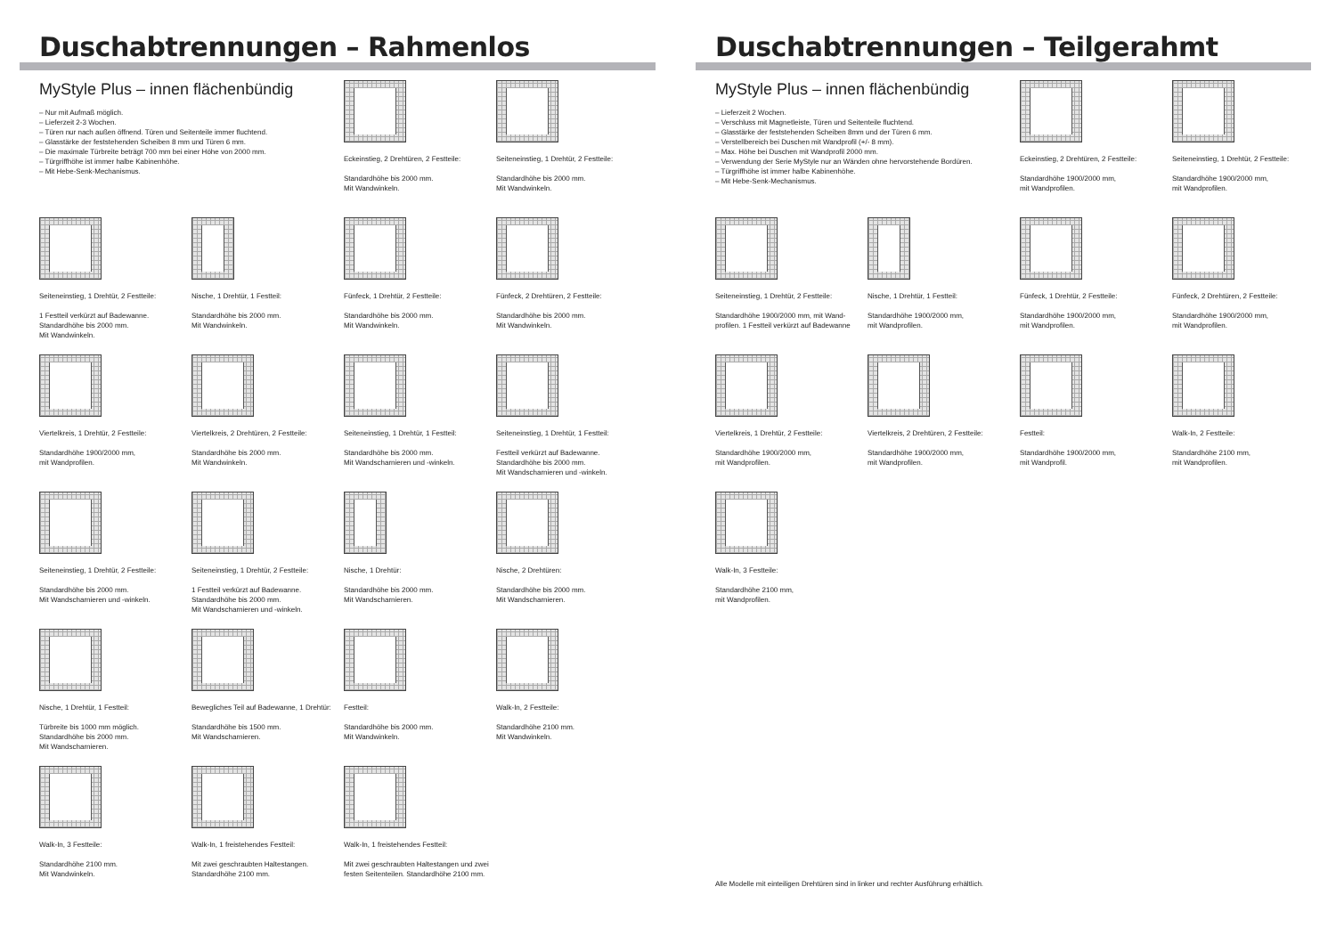Duschabtrennungen – Rahmenlos
MyStyle Plus – innen flächenbündig
– Nur mit Aufmaß möglich.
– Lieferzeit 2-3 Wochen.
– Türen nur nach außen öffnend. Türen und Seitenteile immer fluchtend.
– Glasstärke der feststehenden Scheiben 8 mm und Türen 6 mm.
– Die maximale Türbreite beträgt 700 mm bei einer Höhe von 2000 mm.
– Türgriffhöhe ist immer halbe Kabinenhöhe.
– Mit Hebe-Senk-Mechanismus.
Eckeinstieg, 2 Drehtüren, 2 Festteile:
Standardhöhe bis 2000 mm.
Mit Wandwinkeln.
Seiteneinstieg, 1 Drehtür, 2 Festteile:
Standardhöhe bis 2000 mm.
Mit Wandwinkeln.
Seiteneinstieg, 1 Drehtür, 2 Festteile:
1 Festteil verkürzt auf Badewanne.
Standardhöhe bis 2000 mm.
Mit Wandwinkeln.
Nische, 1 Drehtür, 1 Festteil:
Standardhöhe bis 2000 mm.
Mit Wandwinkeln.
Fünfeck, 1 Drehtür, 2 Festteile:
Standardhöhe bis 2000 mm.
Mit Wandwinkeln.
Fünfeck, 2 Drehtüren, 2 Festteile:
Standardhöhe bis 2000 mm.
Mit Wandwinkeln.
Viertelkreis, 1 Drehtür, 2 Festteile:
Standardhöhe 1900/2000 mm,
mit Wandprofilen.
Viertelkreis, 2 Drehtüren, 2 Festteile:
Standardhöhe bis 2000 mm.
Mit Wandwinkeln.
Seiteneinstieg, 1 Drehtür, 1 Festteil:
Standardhöhe bis 2000 mm.
Mit Wandscharnieren und -winkeln.
Seiteneinstieg, 1 Drehtür, 1 Festteil:
Festteil verkürzt auf Badewanne.
Standardhöhe bis 2000 mm.
Mit Wandscharnieren und -winkeln.
Seiteneinstieg, 1 Drehtür, 2 Festteile:
Standardhöhe bis 2000 mm.
Mit Wandscharnieren und -winkeln.
Seiteneinstieg, 1 Drehtür, 2 Festteile:
1 Festteil verkürzt auf Badewanne.
Standardhöhe bis 2000 mm.
Mit Wandscharnieren und -winkeln.
Nische, 1 Drehtür:
Standardhöhe bis 2000 mm.
Mit Wandscharnieren.
Nische, 2 Drehtüren:
Standardhöhe bis 2000 mm.
Mit Wandscharnieren.
Nische, 1 Drehtür, 1 Festteil:
Türbreite bis 1000 mm möglich.
Standardhöhe bis 2000 mm.
Mit Wandscharnieren.
Bewegliches Teil auf Badewanne, 1 Drehtür:
Standardhöhe bis 1500 mm.
Mit Wandscharnieren.
Festteil:
Standardhöhe bis 2000 mm.
Mit Wandwinkeln.
Walk-In, 2 Festteile:
Standardhöhe 2100 mm.
Mit Wandwinkeln.
Walk-In, 3 Festteile:
Standardhöhe 2100 mm.
Mit Wandwinkeln.
Walk-In, 1 freistehendes Festteil:
Mit zwei geschraubten Haltestangen.
Standardhöhe 2100 mm.
Walk-In, 1 freistehendes Festteil:
Mit zwei geschraubten Haltestangen und zwei
festen Seitenteilen. Standardhöhe 2100 mm.
Duschabtrennungen – Teilgerahmt
MyStyle Plus – innen flächenbündig
– Lieferzeit 2 Wochen.
– Verschluss mit Magnetleiste, Türen und Seitenteile fluchtend.
– Glasstärke der feststehenden Scheiben 8mm und der Türen 6 mm.
– Verstellbereich bei Duschen mit Wandprofil (+/- 8 mm).
– Max. Höhe bei Duschen mit Wandprofil 2000 mm.
– Verwendung der Serie MyStyle nur an Wänden ohne hervorstehende Bordüren.
– Türgriffhöhe ist immer halbe Kabinenhöhe.
– Mit Hebe-Senk-Mechanismus.
Eckeinstieg, 2 Drehtüren, 2 Festteile:
Standardhöhe 1900/2000 mm,
mit Wandprofilen.
Seiteneinstieg, 1 Drehtür, 2 Festteile:
Standardhöhe 1900/2000 mm,
mit Wandprofilen.
Seiteneinstieg, 1 Drehtür, 2 Festteile:
Standardhöhe 1900/2000 mm, mit Wand-
profilen. 1 Festteil verkürzt auf Badewanne
Nische, 1 Drehtür, 1 Festteil:
Standardhöhe 1900/2000 mm,
mit Wandprofilen.
Fünfeck, 1 Drehtür, 2 Festteile:
Standardhöhe 1900/2000 mm,
mit Wandprofilen.
Fünfeck, 2 Drehtüren, 2 Festteile:
Standardhöhe 1900/2000 mm,
mit Wandprofilen.
Viertelkreis, 1 Drehtür, 2 Festteile:
Standardhöhe 1900/2000 mm,
mit Wandprofilen.
Viertelkreis, 2 Drehtüren, 2 Festteile:
Standardhöhe 1900/2000 mm,
mit Wandprofilen.
Festteil:
Standardhöhe 1900/2000 mm,
mit Wandprofil.
Walk-In, 2 Festteile:
Standardhöhe 2100 mm,
mit Wandprofilen.
Walk-In, 3 Festteile:
Standardhöhe 2100 mm,
mit Wandprofilen.
Alle Modelle mit einteiligen Drehtüren sind in linker und rechter Ausführung erhältlich.